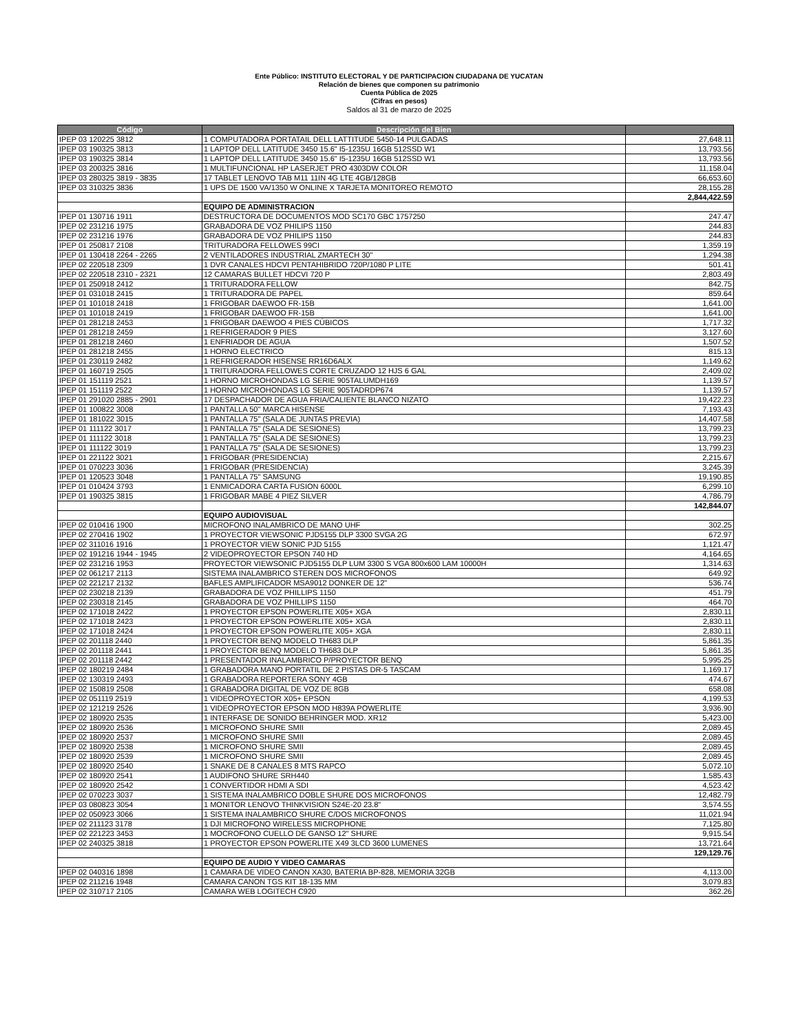Ente Público: INSTITUTO ELECTORAL Y DE PARTICIPACION CIUDADANA DE YUCATAN
Relación de bienes que componen su patrimonio
Cuenta Pública de 2025
(Cifras en pesos)
Saldos al 31 de marzo de 2025
| Código | Descripción del Bien | |
| --- | --- | --- |
| IPEP 03 120225 3812 | 1 COMPUTADORA PORTATAIL DELL LATTITUDE 5450-14 PULGADAS | 27,648.11 |
| IPEP 03 190325 3813 | 1 LAPTOP DELL LATITUDE 3450 15.6" I5-1235U 16GB 512SSD W1 | 13,793.56 |
| IPEP 03 190325 3814 | 1 LAPTOP DELL LATITUDE 3450 15.6" I5-1235U 16GB 512SSD W1 | 13,793.56 |
| IPEP 03 200325 3816 | 1 MULTIFUNCIONAL HP LASERJET PRO 4303DW COLOR | 11,158.04 |
| IPEP 03 280325 3819 - 3835 | 17 TABLET LENOVO TAB M11 11IN 4G LTE 4GB/128GB | 66,653.60 |
| IPEP 03 310325 3836 | 1 UPS DE 1500 VA/1350 W ONLINE X TARJETA MONITOREO REMOTO | 28,155.28 |
| | | 2,844,422.59 |
| | EQUIPO DE ADMINISTRACION | |
| IPEP 01 130716 1911 | DESTRUCTORA DE DOCUMENTOS MOD SC170 GBC 1757250 | 247.47 |
| IPEP 02 231216 1975 | GRABADORA DE VOZ PHILIPS 1150 | 244.83 |
| IPEP 02 231216 1976 | GRABADORA DE VOZ PHILIPS 1150 | 244.83 |
| IPEP 01 250817 2108 | TRITURADORA FELLOWES 99CI | 1,359.19 |
| IPEP 01 130418 2264 - 2265 | 2 VENTILADORES INDUSTRIAL ZMARTECH 30" | 1,294.38 |
| IPEP 02 220518 2309 | 1 DVR CANALES HDCVI PENTAHIBRIDO 720P/1080 P LITE | 501.41 |
| IPEP 02 220518 2310 - 2321 | 12 CAMARAS BULLET HDCVI 720 P | 2,803.49 |
| IPEP 01 250918 2412 | 1 TRITURADORA FELLOW | 842.75 |
| IPEP 01 031018 2415 | 1 TRITURADORA DE PAPEL | 859.64 |
| IPEP 01 101018 2418 | 1 FRIGOBAR DAEWOO FR-15B | 1,641.00 |
| IPEP 01 101018 2419 | 1 FRIGOBAR DAEWOO FR-15B | 1,641.00 |
| IPEP 01 281218 2453 | 1 FRIGOBAR DAEWOO 4 PIES CÚBICOS | 1,717.32 |
| IPEP 01 281218 2459 | 1 REFRIGERADOR 9 PIES | 3,127.60 |
| IPEP 01 281218 2460 | 1 ENFRIADOR DE AGUA | 1,507.52 |
| IPEP 01 281218 2455 | 1 HORNO ELECTRICO | 815.13 |
| IPEP 01 230119 2482 | 1 REFRIGERADOR HISENSE RR16D6ALX | 1,149.62 |
| IPEP 01 160719 2505 | 1 TRITURADORA FELLOWES CORTE CRUZADO 12 HJS 6 GAL | 2,409.02 |
| IPEP 01 151119 2521 | 1 HORNO MICROHONDAS LG SERIE 905TALUMDH169 | 1,139.57 |
| IPEP 01 151119 2522 | 1 HORNO MICROHONDAS LG SERIE 905TADRDP674 | 1,139.57 |
| IPEP 01 291020 2885 - 2901 | 17 DESPACHADOR DE AGUA FRIA/CALIENTE BLANCO NIZATO | 19,422.23 |
| IPEP 01 100822 3008 | 1 PANTALLA 50" MARCA HISENSE | 7,193.43 |
| IPEP 01 181022 3015 | 1 PANTALLA 75" (SALA DE JUNTAS PREVIA) | 14,407.58 |
| IPEP 01 111122 3017 | 1 PANTALLA 75" (SALA DE SESIONES) | 13,799.23 |
| IPEP 01 111122 3018 | 1 PANTALLA 75" (SALA DE SESIONES) | 13,799.23 |
| IPEP 01 111122 3019 | 1 PANTALLA 75" (SALA DE SESIONES) | 13,799.23 |
| IPEP 01 221122 3021 | 1 FRIGOBAR (PRESIDENCIA) | 2,215.67 |
| IPEP 01 070223 3036 | 1 FRIGOBAR (PRESIDENCIA) | 3,245.39 |
| IPEP 01 120523 3048 | 1 PANTALLA 75" SAMSUNG | 19,190.85 |
| IPEP 01 010424 3793 | 1 ENMICADORA CARTA FUSION 6000L | 6,299.10 |
| IPEP 01 190325 3815 | 1 FRIGOBAR MABE 4 PIEZ SILVER | 4,786.79 |
| | | 142,844.07 |
| | EQUIPO AUDIOVISUAL | |
| IPEP 02 010416 1900 | MICROFONO INALAMBRICO DE MANO UHF | 302.25 |
| IPEP 02 270416 1902 | 1 PROYECTOR VIEWSONIC PJD5155 DLP 3300 SVGA 2G | 672.97 |
| IPEP 02 311016 1916 | 1 PROYECTOR VIEW SONIC PJD 5155 | 1,121.47 |
| IPEP 02 191216 1944 - 1945 | 2 VIDEOPROYECTOR EPSON 740 HD | 4,164.65 |
| IPEP 02 231216 1953 | PROYECTOR VIEWSONIC PJD5155 DLP LUM 3300 S VGA 800x600 LAM 10000H | 1,314.63 |
| IPEP 02 061217 2113 | SISTEMA INALAMBRICO STEREN DOS MICROFONOS | 649.92 |
| IPEP 02 221217 2132 | BAFLES AMPLIFICADOR MSA9012 DONKER DE 12" | 536.74 |
| IPEP 02 230218 2139 | GRABADORA DE VOZ PHILLIPS 1150 | 451.79 |
| IPEP 02 230318 2145 | GRABADORA DE VOZ PHILLIPS 1150 | 464.70 |
| IPEP 02 171018 2422 | 1 PROYECTOR EPSON POWERLITE X05+ XGA | 2,830.11 |
| IPEP 02 171018 2423 | 1 PROYECTOR EPSON POWERLITE X05+ XGA | 2,830.11 |
| IPEP 02 171018 2424 | 1 PROYECTOR EPSON POWERLITE X05+ XGA | 2,830.11 |
| IPEP 02 201118 2440 | 1 PROYECTOR BENQ MODELO TH683 DLP | 5,861.35 |
| IPEP 02 201118 2441 | 1 PROYECTOR BENQ MODELO TH683 DLP | 5,861.35 |
| IPEP 02 201118 2442 | 1 PRESENTADOR INALAMBRICO P/PROYECTOR BENQ | 5,995.25 |
| IPEP 02 180219 2484 | 1 GRABADORA MANO PORTATIL DE 2 PISTAS DR-5 TASCAM | 1,169.17 |
| IPEP 02 130319 2493 | 1 GRABADORA REPORTERA SONY 4GB | 474.67 |
| IPEP 02 150819 2508 | 1 GRABADORA DIGITAL DE VOZ DE 8GB | 658.08 |
| IPEP 02 051119 2519 | 1 VIDEOPROYECTOR X05+ EPSON | 4,199.53 |
| IPEP 02 121219 2526 | 1 VIDEOPROYECTOR EPSON MOD H839A POWERLITE | 3,936.90 |
| IPEP 02 180920 2535 | 1 INTERFASE DE SONIDO BEHRINGER MOD. XR12 | 5,423.00 |
| IPEP 02 180920 2536 | 1 MICROFONO SHURE SMII | 2,089.45 |
| IPEP 02 180920 2537 | 1 MICROFONO SHURE SMII | 2,089.45 |
| IPEP 02 180920 2538 | 1 MICROFONO SHURE SMII | 2,089.45 |
| IPEP 02 180920 2539 | 1 MICROFONO SHURE SMII | 2,089.45 |
| IPEP 02 180920 2540 | 1 SNAKE DE 8 CANALES 8 MTS RAPCO | 5,072.10 |
| IPEP 02 180920 2541 | 1 AUDIFONO SHURE SRH440 | 1,585.43 |
| IPEP 02 180920 2542 | 1 CONVERTIDOR HDMI A SDI | 4,523.42 |
| IPEP 02 070223 3037 | 1 SISTEMA INALAMBRICO DOBLE SHURE DOS MICROFONOS | 12,482.79 |
| IPEP 03 080823 3054 | 1 MONITOR LENOVO THINKVISION S24E-20 23.8" | 3,574.55 |
| IPEP 02 050923 3066 | 1 SISTEMA INALAMBRICO SHURE C/DOS MICROFONOS | 11,021.94 |
| IPEP 02 211123 3178 | 1 DJI MICROFONO WIRELESS MICROPHONE | 7,125.80 |
| IPEP 02 221223 3453 | 1 MOCROFONO CUELLO DE GANSO 12" SHURE | 9,915.54 |
| IPEP 02 240325 3818 | 1 PROYECTOR EPSON POWERLITE X49 3LCD 3600 LUMENES | 13,721.64 |
| | | 129,129.76 |
| | EQUIPO DE AUDIO Y VIDEO CAMARAS | |
| IPEP 02 040316 1898 | 1 CAMARA DE VIDEO CANON XA30, BATERIA BP-828, MEMORIA 32GB | 4,113.00 |
| IPEP 02 211216 1948 | CAMARA CANON TGS KIT 18-135 MM | 3,079.83 |
| IPEP 02 310717 2105 | CAMARA WEB LOGITECH C920 | 362.26 |